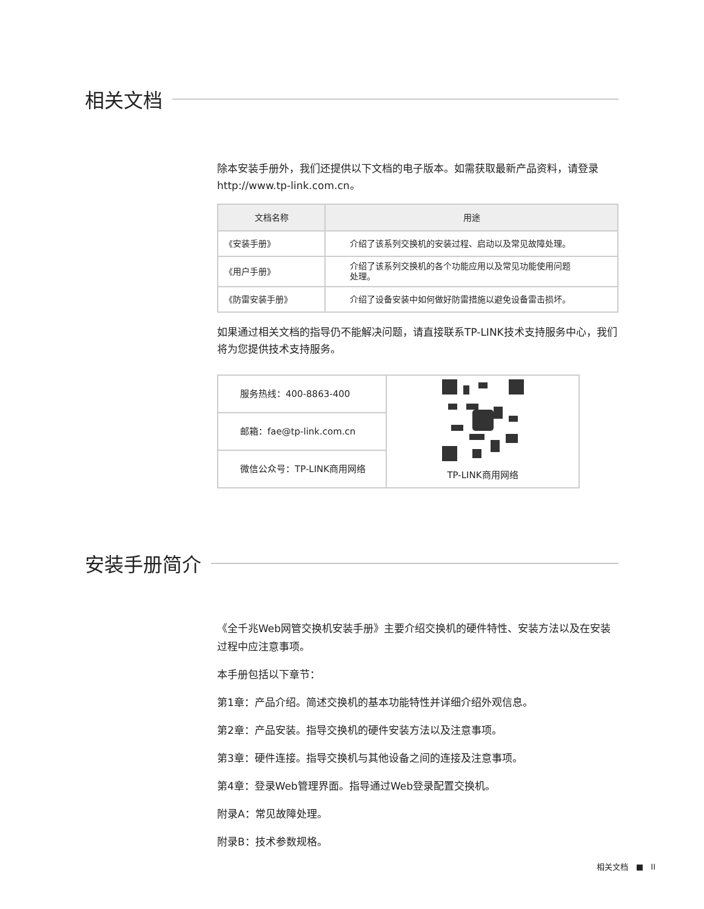相关文档
除本安装手册外，我们还提供以下文档的电子版本。如需获取最新产品资料，请登录http://www.tp-link.com.cn。
| 文档名称 | 用途 |
| --- | --- |
| 《安装手册》 | 介绍了该系列交换机的安装过程、启动以及常见故障处理。 |
| 《用户手册》 | 介绍了该系列交换机的各个功能应用以及常见功能使用问题 处理。 |
| 《防雷安装手册》 | 介绍了设备安装中如何做好防雷措施以避免设备雷击损坏。 |
如果通过相关文档的指导仍不能解决问题，请直接联系TP-LINK技术支持服务中心，我们将为您提供技术支持服务。
| 服务热线：400-8863-400 | TP-LINK商用网络 |
| 邮箱：fae@tp-link.com.cn | |
| 微信公众号：TP-LINK商用网络 | |
安装手册简介
《全千兆Web网管交换机安装手册》主要介绍交换机的硬件特性、安装方法以及在安装过程中应注意事项。
本手册包括以下章节：
第1章：产品介绍。简述交换机的基本功能特性并详细介绍外观信息。
第2章：产品安装。指导交换机的硬件安装方法以及注意事项。
第3章：硬件连接。指导交换机与其他设备之间的连接及注意事项。
第4章：登录Web管理界面。指导通过Web登录配置交换机。
附录A：常见故障处理。
附录B：技术参数规格。
相关文档 ■ II